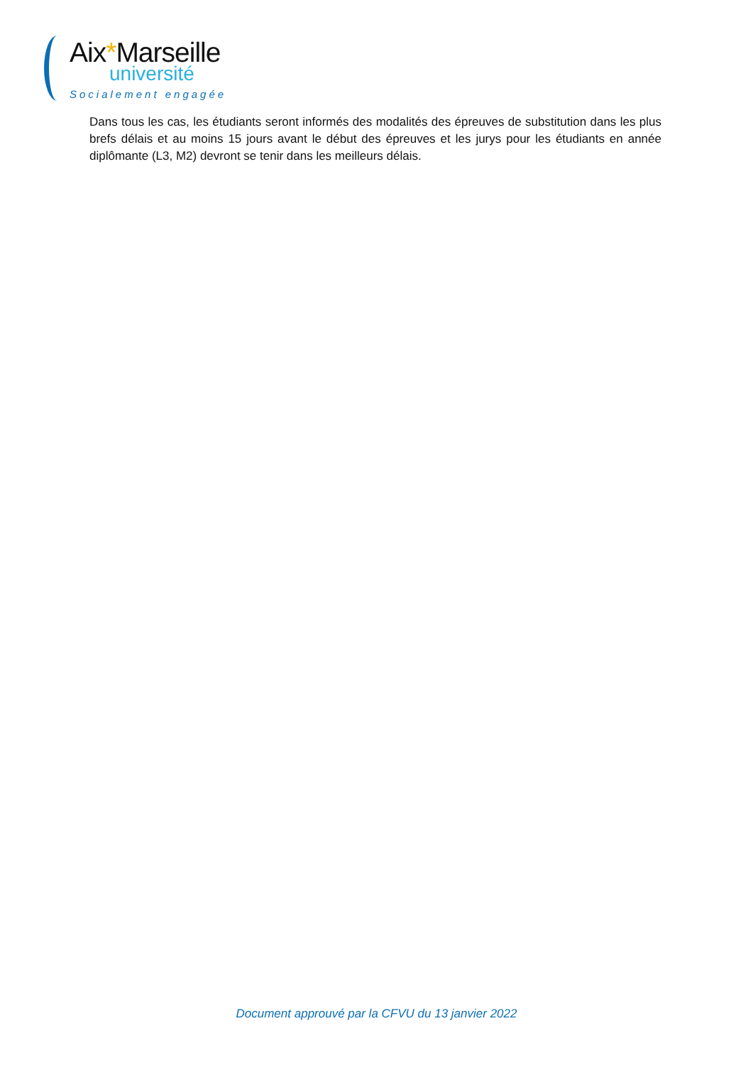Aix*Marseille
université
Socialement engagée
Dans tous les cas, les étudiants seront informés des modalités des épreuves de substitution dans les plus brefs délais et au moins 15 jours avant le début des épreuves et les jurys pour les étudiants en année diplômante (L3, M2) devront se tenir dans les meilleurs délais.
Document approuvé par la CFVU du 13 janvier 2022